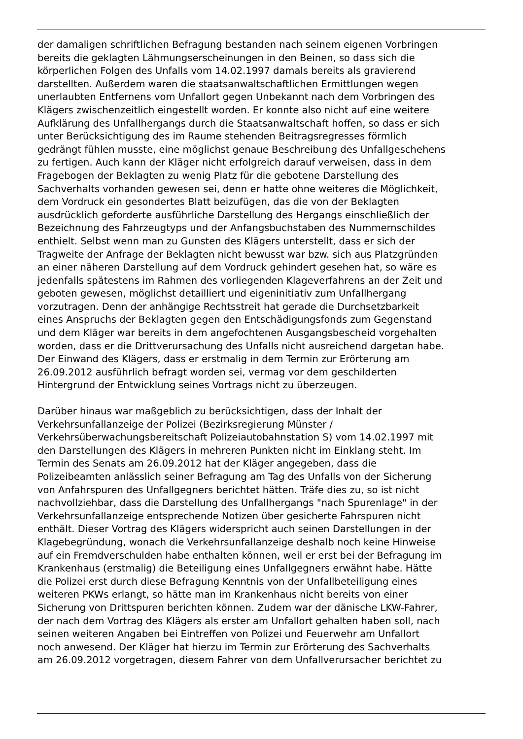der damaligen schriftlichen Befragung bestanden nach seinem eigenen Vorbringen
bereits die geklagten Lähmungserscheinungen in den Beinen, so dass sich die
körperlichen Folgen des Unfalls vom 14.02.1997 damals bereits als gravierend
darstellten. Außerdem waren die staatsanwaltschaftlichen Ermittlungen wegen
unerlaubten Entfernens vom Unfallort gegen Unbekannt nach dem Vorbringen des
Klägers zwischenzeitlich eingestellt worden. Er konnte also nicht auf eine weitere
Aufklärung des Unfallhergangs durch die Staatsanwaltschaft hoffen, so dass er sich
unter Berücksichtigung des im Raume stehenden Beitragsregresses förmlich
gedrängt fühlen musste, eine möglichst genaue Beschreibung des Unfallgeschehens
zu fertigen. Auch kann der Kläger nicht erfolgreich darauf verweisen, dass in dem
Fragebogen der Beklagten zu wenig Platz für die gebotene Darstellung des
Sachverhalts vorhanden gewesen sei, denn er hatte ohne weiteres die Möglichkeit,
dem Vordruck ein gesondertes Blatt beizufügen, das die von der Beklagten
ausdrücklich geforderte ausführliche Darstellung des Hergangs einschließlich der
Bezeichnung des Fahrzeugtyps und der Anfangsbuchstaben des Nummernschildes
enthielt. Selbst wenn man zu Gunsten des Klägers unterstellt, dass er sich der
Tragweite der Anfrage der Beklagten nicht bewusst war bzw. sich aus Platzgründen
an einer näheren Darstellung auf dem Vordruck gehindert gesehen hat, so wäre es
jedenfalls spätestens im Rahmen des vorliegenden Klageverfahrens an der Zeit und
geboten gewesen, möglichst detailliert und eigeninitiativ zum Unfallhergang
vorzutragen. Denn der anhängige Rechtsstreit hat gerade die Durchsetzbarkeit
eines Anspruchs der Beklagten gegen den Entschädigungsfonds zum Gegenstand
und dem Kläger war bereits in dem angefochtenen Ausgangsbescheid vorgehalten
worden, dass er die Drittverursachung des Unfalls nicht ausreichend dargetan habe.
Der Einwand des Klägers, dass er erstmalig in dem Termin zur Erörterung am
26.09.2012 ausführlich befragt worden sei, vermag vor dem geschilderten
Hintergrund der Entwicklung seines Vortrags nicht zu überzeugen.
Darüber hinaus war maßgeblich zu berücksichtigen, dass der Inhalt der
Verkehrsunfallanzeige der Polizei (Bezirksregierung Münster /
Verkehrsüberwachungsbereitschaft Polizeiautobahnstation S) vom 14.02.1997 mit
den Darstellungen des Klägers in mehreren Punkten nicht im Einklang steht. Im
Termin des Senats am 26.09.2012 hat der Kläger angegeben, dass die
Polizeibeamten anlässlich seiner Befragung am Tag des Unfalls von der Sicherung
von Anfahrspuren des Unfallgegners berichtet hätten. Träfe dies zu, so ist nicht
nachvollziehbar, dass die Darstellung des Unfallhergangs "nach Spurenlage" in der
Verkehrsunfallanzeige entsprechende Notizen über gesicherte Fahrspuren nicht
enthält. Dieser Vortrag des Klägers widerspricht auch seinen Darstellungen in der
Klagebegründung, wonach die Verkehrsunfallanzeige deshalb noch keine Hinweise
auf ein Fremdverschulden habe enthalten können, weil er erst bei der Befragung im
Krankenhaus (erstmalig) die Beteiligung eines Unfallgegners erwähnt habe. Hätte
die Polizei erst durch diese Befragung Kenntnis von der Unfallbeteiligung eines
weiteren PKWs erlangt, so hätte man im Krankenhaus nicht bereits von einer
Sicherung von Drittspuren berichten können. Zudem war der dänische LKW-Fahrer,
der nach dem Vortrag des Klägers als erster am Unfallort gehalten haben soll, nach
seinen weiteren Angaben bei Eintreffen von Polizei und Feuerwehr am Unfallort
noch anwesend. Der Kläger hat hierzu im Termin zur Erörterung des Sachverhalts
am 26.09.2012 vorgetragen, diesem Fahrer von dem Unfallverursacher berichtet zu